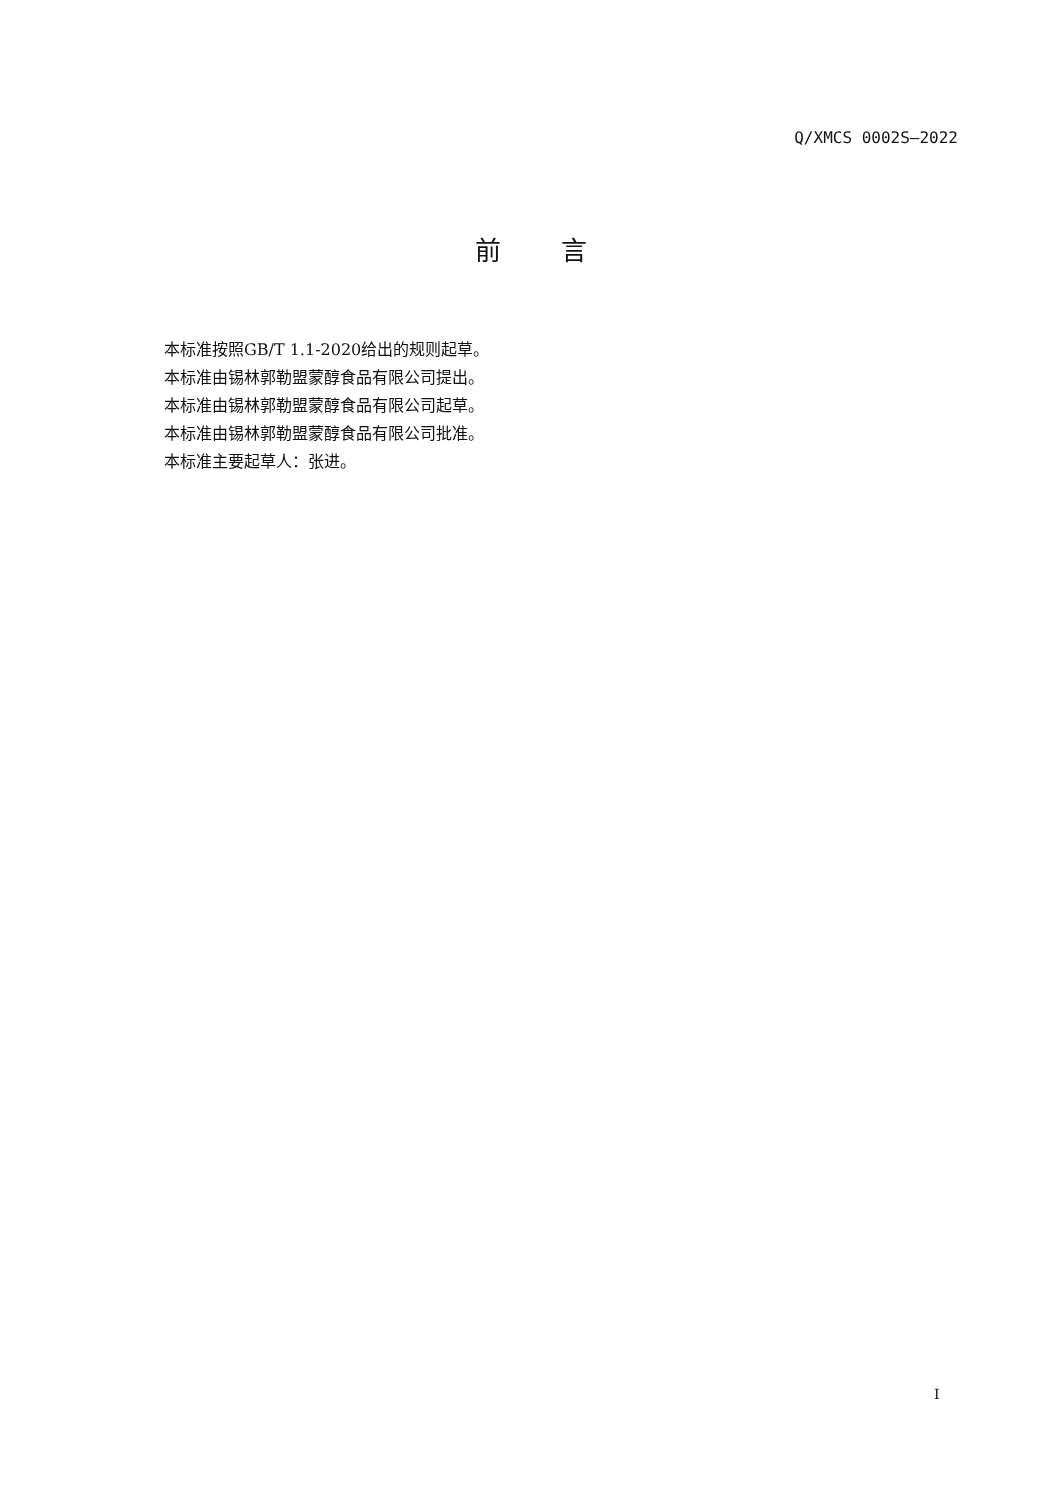Q/XMCS 0002S—2022
前言
本标准按照GB/T 1.1-2020给出的规则起草。
本标准由锡林郭勒盟蒙醇食品有限公司提出。
本标准由锡林郭勒盟蒙醇食品有限公司起草。
本标准由锡林郭勒盟蒙醇食品有限公司批准。
本标准主要起草人：张进。
I